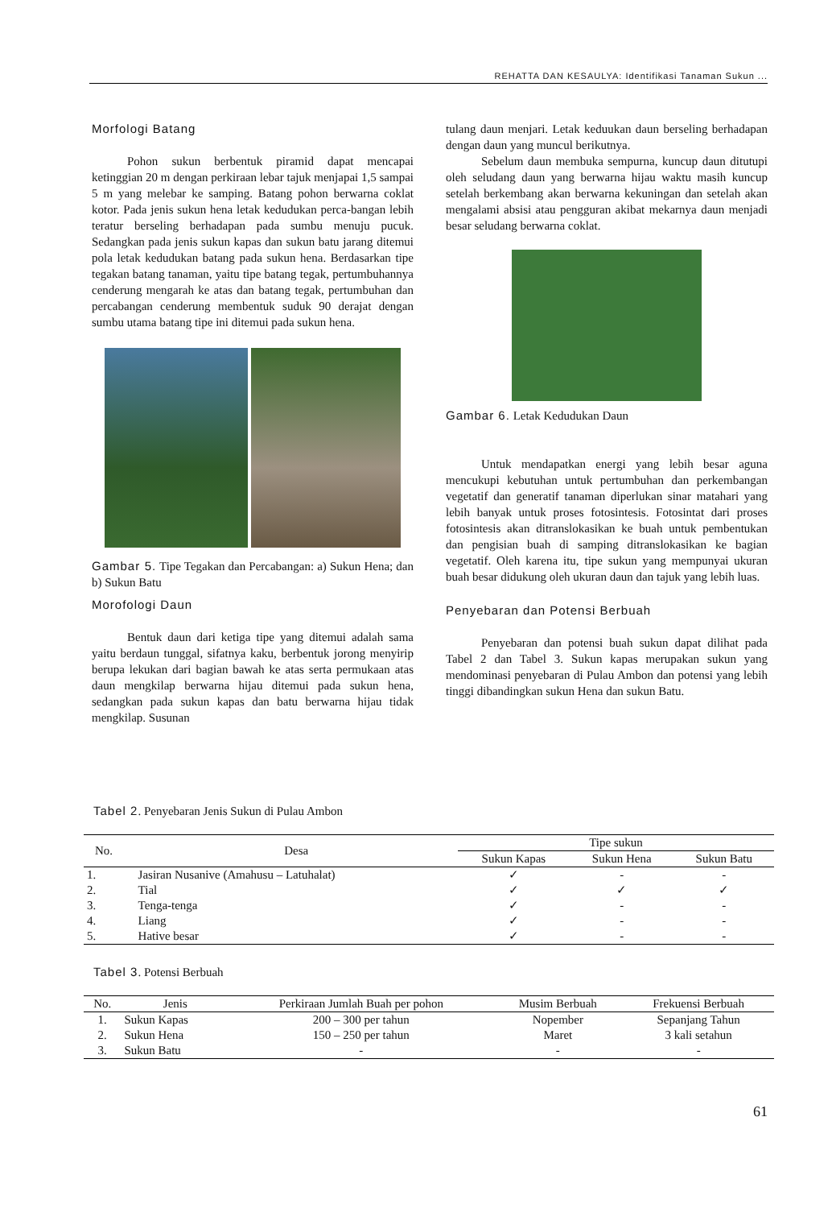REHATTA DAN KESAULYA: Identifikasi Tanaman Sukun ...
Morfologi Batang
Pohon sukun berbentuk piramid dapat mencapai ketinggian 20 m dengan perkiraan lebar tajuk menjapai 1,5 sampai 5 m yang melebar ke samping. Batang pohon berwarna coklat kotor. Pada jenis sukun hena letak kedudukan perca-bangan lebih teratur berseling berhadapan pada sumbu menuju pucuk. Sedangkan pada jenis sukun kapas dan sukun batu jarang ditemui pola letak kedudukan batang pada sukun hena. Berdasarkan tipe tegakan batang tanaman, yaitu tipe batang tegak, pertumbuhannya cenderung mengarah ke atas dan batang tegak, pertumbuhan dan percabangan cenderung membentuk suduk 90 derajat dengan sumbu utama batang tipe ini ditemui pada sukun hena.
Gambar 5. Tipe Tegakan dan Percabangan: a) Sukun Hena; dan b) Sukun Batu
Morofologi Daun
Bentuk daun dari ketiga tipe yang ditemui adalah sama yaitu berdaun tunggal, sifatnya kaku, berbentuk jorong menyirip berupa lekukan dari bagian bawah ke atas serta permukaan atas daun mengkilap berwarna hijau ditemui pada sukun hena, sedangkan pada sukun kapas dan batu berwarna hijau tidak mengkilap. Susunan
tulang daun menjari. Letak keduukan daun berseling berhadapan dengan daun yang muncul berikutnya.
Sebelum daun membuka sempurna, kuncup daun ditutupi oleh seludang daun yang berwarna hijau waktu masih kuncup setelah berkembang akan berwarna kekuningan dan setelah akan mengalami absisi atau pengguran akibat mekarnya daun menjadi besar seludang berwarna coklat.
Gambar 6. Letak Kedudukan Daun
Untuk mendapatkan energi yang lebih besar aguna mencukupi kebutuhan untuk pertumbuhan dan perkembangan vegetatif dan generatif tanaman diperlukan sinar matahari yang lebih banyak untuk proses fotosintesis. Fotosintat dari proses fotosintesis akan ditranslokasikan ke buah untuk pembentukan dan pengisian buah di samping ditranslokasikan ke bagian vegetatif. Oleh karena itu, tipe sukun yang mempunyai ukuran buah besar didukung oleh ukuran daun dan tajuk yang lebih luas.
Penyebaran dan Potensi Berbuah
Penyebaran dan potensi buah sukun dapat dilihat pada Tabel 2 dan Tabel 3. Sukun kapas merupakan sukun yang mendominasi penyebaran di Pulau Ambon dan potensi yang lebih tinggi dibandingkan sukun Hena dan sukun Batu.
Tabel 2. Penyebaran Jenis Sukun di Pulau Ambon
| No. | Desa | Tipe sukun | | |
| --- | --- | --- | --- | --- |
| | | Sukun Kapas | Sukun Hena | Sukun Batu |
| 1. | Jasiran Nusanive (Amahusu – Latuhalat) | ✓ | - | - |
| 2. | Tial | ✓ | ✓ | ✓ |
| 3. | Tenga-tenga | ✓ | - | - |
| 4. | Liang | ✓ | - | - |
| 5. | Hative besar | ✓ | - | - |
Tabel 3. Potensi Berbuah
| No. | Jenis | Perkiraan Jumlah Buah per pohon | Musim Berbuah | Frekuensi Berbuah |
| --- | --- | --- | --- | --- |
| 1. | Sukun Kapas | 200 – 300 per tahun | Nopember | Sepanjang Tahun |
| 2. | Sukun Hena | 150 – 250 per tahun | Maret | 3 kali setahun |
| 3. | Sukun Batu | - | - | - |
61